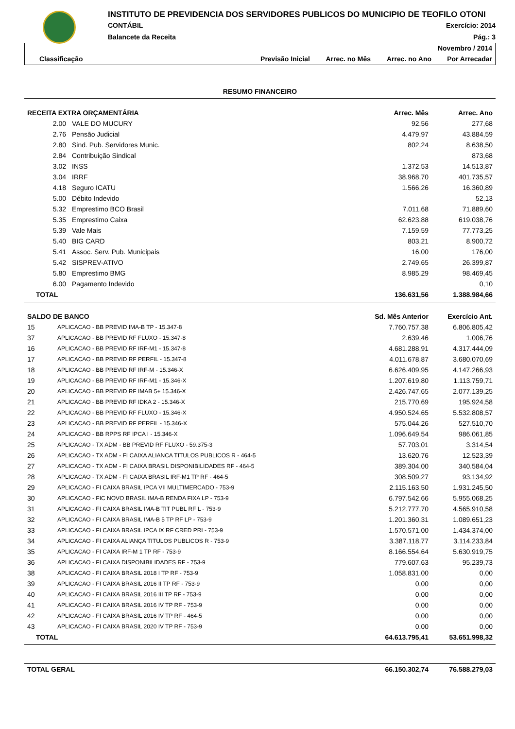INSTITUTO DE PREVIDENCIA DOS SERVIDORES PUBLICOS DO MUNICIPIO DE TEOFILO OTONI
CONTÁBIL Exercício: 2014
Balancete da Receita Pág.: 3
Novembro / 2014
Classificação Previsão Inicial Arrec. no Mês Arrec. no Ano Por Arrecadar
RESUMO FINANCEIRO
| RECEITA EXTRA ORÇAMENTÁRIA | | Arrec. Mês | Arrec. Ano |
| --- | --- | --- | --- |
| 2.00 | VALE DO MUCURY | 92,56 | 277,68 |
| 2.76 | Pensão Judicial | 4.479,97 | 43.884,59 |
| 2.80 | Sind. Pub. Servidores Munic. | 802,24 | 8.638,50 |
| 2.84 | Contribuição Sindical | | 873,68 |
| 3.02 | INSS | 1.372,53 | 14.513,87 |
| 3.04 | IRRF | 38.968,70 | 401.735,57 |
| 4.18 | Seguro ICATU | 1.566,26 | 16.360,89 |
| 5.00 | Débito Indevido | | 52,13 |
| 5.32 | Emprestimo BCO Brasil | 7.011,68 | 71.889,60 |
| 5.35 | Emprestimo Caixa | 62.623,88 | 619.038,76 |
| 5.39 | Vale Mais | 7.159,59 | 77.773,25 |
| 5.40 | BIG CARD | 803,21 | 8.900,72 |
| 5.41 | Assoc. Serv. Pub. Municipais | 16,00 | 176,00 |
| 5.42 | SISPREV-ATIVO | 2.749,65 | 26.399,87 |
| 5.80 | Emprestimo BMG | 8.985,29 | 98.469,45 |
| 6.00 | Pagamento Indevido | | 0,10 |
| TOTAL | | 136.631,56 | 1.388.984,66 |
| SALDO DE BANCO | | Sd. Mês Anterior | Exercício Ant. |
| --- | --- | --- | --- |
| 15 | APLICACAO - BB PREVID IMA-B TP - 15.347-8 | 7.760.757,38 | 6.806.805,42 |
| 37 | APLICACAO - BB PREVID RF FLUXO - 15.347-8 | 2.639,46 | 1.006,76 |
| 16 | APLICACAO - BB PREVID RF IRF-M1 - 15.347-8 | 4.681.288,91 | 4.317.444,09 |
| 17 | APLICACAO - BB PREVID RF PERFIL - 15.347-8 | 4.011.678,87 | 3.680.070,69 |
| 18 | APLICACAO - BB PREVID RF IRF-M - 15.346-X | 6.626.409,95 | 4.147.266,93 |
| 19 | APLICACAO - BB PREVID RF IRF-M1 - 15.346-X | 1.207.619,80 | 1.113.759,71 |
| 20 | APLICACAO - BB PREVID RF IMAB 5+ 15.346-X | 2.426.747,65 | 2.077.139,25 |
| 21 | APLICACAO - BB PREVID RF IDKA 2 - 15.346-X | 215.770,69 | 195.924,58 |
| 22 | APLICACAO - BB PREVID RF FLUXO - 15.346-X | 4.950.524,65 | 5.532.808,57 |
| 23 | APLICACAO - BB PREVID RF PERFIL - 15.346-X | 575.044,26 | 527.510,70 |
| 24 | APLICACAO - BB RPPS RF IPCA I - 15.346-X | 1.096.649,54 | 986.061,85 |
| 25 | APLICACAO - TX ADM - BB PREVID RF FLUXO - 59.375-3 | 57.703,01 | 3.314,54 |
| 26 | APLICACAO - TX ADM - FI CAIXA ALIANCA TITULOS PUBLICOS R - 464-5 | 13.620,76 | 12.523,39 |
| 27 | APLICACAO - TX ADM - FI CAIXA BRASIL DISPONIBILIDADES RF - 464-5 | 389.304,00 | 340.584,04 |
| 28 | APLICACAO - TX ADM - FI CAIXA BRASIL IRF-M1 TP RF - 464-5 | 308.509,27 | 93.134,92 |
| 29 | APLICACAO - FI CAIXA BRASIL IPCA VII MULTIMERCADO - 753-9 | 2.115.163,50 | 1.931.245,50 |
| 30 | APLICACAO - FIC NOVO BRASIL IMA-B RENDA FIXA LP - 753-9 | 6.797.542,66 | 5.955.068,25 |
| 31 | APLICACAO - FI CAIXA BRASIL IMA-B TIT PUBL RF L - 753-9 | 5.212.777,70 | 4.565.910,58 |
| 32 | APLICACAO - FI CAIXA BRASIL IMA-B 5 TP RF LP - 753-9 | 1.201.360,31 | 1.089.651,23 |
| 33 | APLICACAO - FI CAIXA BRASIL IPCA IX RF CRED PRI - 753-9 | 1.570.571,00 | 1.434.374,00 |
| 34 | APLICACAO - FI CAIXA ALIANÇA TITULOS PUBLICOS R - 753-9 | 3.387.118,77 | 3.114.233,84 |
| 35 | APLICACAO - FI CAIXA IRF-M 1 TP RF - 753-9 | 8.166.554,64 | 5.630.919,75 |
| 36 | APLICACAO - FI CAIXA DISPONIBILIDADES RF - 753-9 | 779.607,63 | 95.239,73 |
| 38 | APLICACAO - FI CAIXA BRASIL 2018 I TP RF - 753-9 | 1.058.831,00 | 0,00 |
| 39 | APLICACAO - FI CAIXA BRASIL 2016 II TP RF - 753-9 | 0,00 | 0,00 |
| 40 | APLICACAO - FI CAIXA BRASIL 2016 III TP RF - 753-9 | 0,00 | 0,00 |
| 41 | APLICACAO - FI CAIXA BRASIL 2016 IV TP RF - 753-9 | 0,00 | 0,00 |
| 42 | APLICACAO - FI CAIXA BRASIL 2016 IV TP RF - 464-5 | 0,00 | 0,00 |
| 43 | APLICACAO - FI CAIXA BRASIL 2020 IV TP RF - 753-9 | 0,00 | 0,00 |
| TOTAL | | 64.613.795,41 | 53.651.998,32 |
| TOTAL GERAL | 66.150.302,74 | 76.588.279,03 |
| --- | --- | --- |